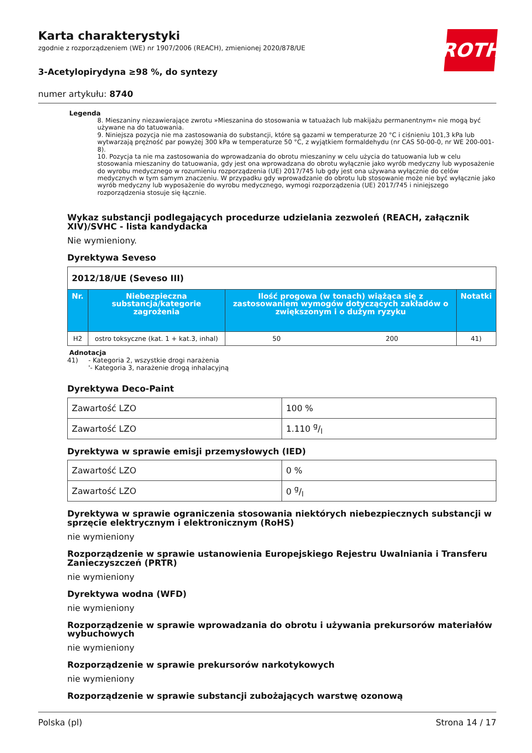ROTH
Karta charakterystyki
zgodnie z rozporządzeniem (WE) nr 1907/2006 (REACH), zmienionej 2020/878/UE
3-Acetylopirydyna ≥98 %, do syntezy
numer artykułu: 8740
Legenda
8. Mieszaniny niezawierające zwrotu »Mieszanina do stosowania w tatuażach lub makijażu permanentnym« nie mogą być używane na do tatuowania.
9. Niniejsza pozycja nie ma zastosowania do substancji, które są gazami w temperaturze 20 °C i ciśnieniu 101,3 kPa lub wytwarzają prężność par powyżej 300 kPa w temperaturze 50 °C, z wyjątkiem formaldehydu (nr CAS 50-00-0, nr WE 200-001-8).
10. Pozycja ta nie ma zastosowania do wprowadzania do obrotu mieszaniny w celu użycia do tatuowania lub w celu stosowania mieszaniny do tatuowania, gdy jest ona wprowadzana do obrotu wyłącznie jako wyrób medyczny lub wyposażenie do wyrobu medycznego w rozumieniu rozporządzenia (UE) 2017/745 lub gdy jest ona używana wyłącznie do celów medycznych w tym samym znaczeniu. W przypadku gdy wprowadzanie do obrotu lub stosowanie może nie być wyłącznie jako wyrób medyczny lub wyposażenie do wyrobu medycznego, wymogi rozporządzenia (UE) 2017/745 i niniejszego rozporządzenia stosuje się łącznie.
Wykaz substancji podlegających procedurze udzielania zezwoleń (REACH, załącznik XIV)/SVHC - lista kandydacka
Nie wymieniony.
Dyrektywa Seveso
| 2012/18/UE (Seveso III) | | | | |
| Nr. | Niebezpieczna substancja/kategorie zagrożenia | Ilość progowa (w tonach) wiążąca się z zastosowaniem wymogów dotyczących zakładów o zwiększonym i o dużym ryzyku | | Notatki |
| H2 | ostro toksyczne (kat. 1 + kat.3, inhal) | 50 | 200 | 41) |
Adnotacja
41) - Kategoria 2, wszystkie drogi narażenia
'- Kategoria 3, narażenie drogą inhalacyjną
Dyrektywa Deco-Paint
| Zawartość LZO | 100 % |
| Zawartość LZO | 1.110 g/l |
Dyrektywa w sprawie emisji przemysłowych (IED)
| Zawartość LZO | 0 % |
| Zawartość LZO | 0 g/l |
Dyrektywa w sprawie ograniczenia stosowania niektórych niebezpiecznych substancji w sprzęcie elektrycznym i elektronicznym (RoHS)
nie wymieniony
Rozporządzenie w sprawie ustanowienia Europejskiego Rejestru Uwalniania i Transferu Zanieczyszczeń (PRTR)
nie wymieniony
Dyrektywa wodna (WFD)
nie wymieniony
Rozporządzenie w sprawie wprowadzania do obrotu i używania prekursorów materiałów wybuchowych
nie wymieniony
Rozporządzenie w sprawie prekursorów narkotykowych
nie wymieniony
Rozporządzenie w sprawie substancji zubożających warstwę ozonową
Polska (pl) Strona 14 / 17